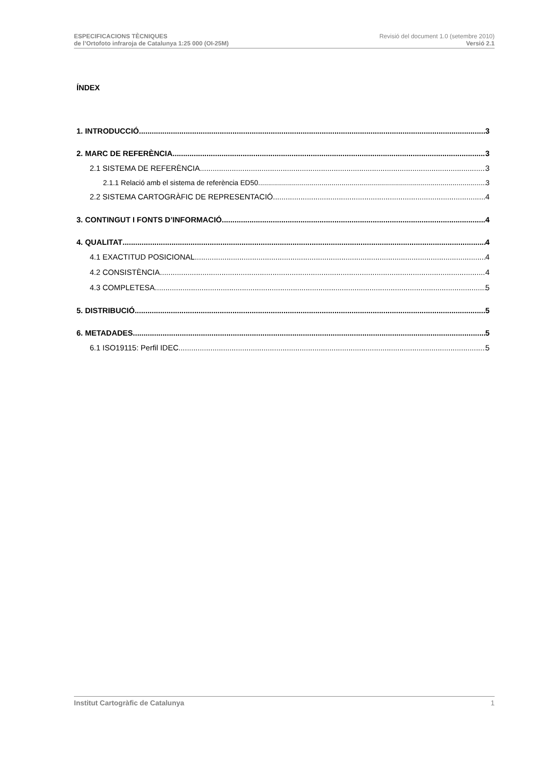ESPECIFICACIONS TÈCNIQUES
de l’Ortofoto infraroja de Catalunya 1:25 000 (OI-25M)
Revisió del document 1.0 (setembre 2010)
Versió 2.1
ÍNDEX
1. INTRODUCCIÓ 3
2. MARC DE REFERÈNCIA 3
2.1 SISTEMA DE REFERÈNCIA 3
2.1.1 Relació amb el sistema de referència ED50 3
2.2 SISTEMA CARTOGRÀFIC DE REPRESENTACIÓ 4
3. CONTINGUT I FONTS D’INFORMACIÓ 4
4. QUALITAT 4
4.1 EXACTITUD POSICIONAL 4
4.2 CONSISTÈNCIA 4
4.3 COMPLETESA 5
5. DISTRIBUCIÓ 5
6. METADADES 5
6.1 ISO19115: Perfil IDEC 5
Institut Cartogràfic de Catalunya 1